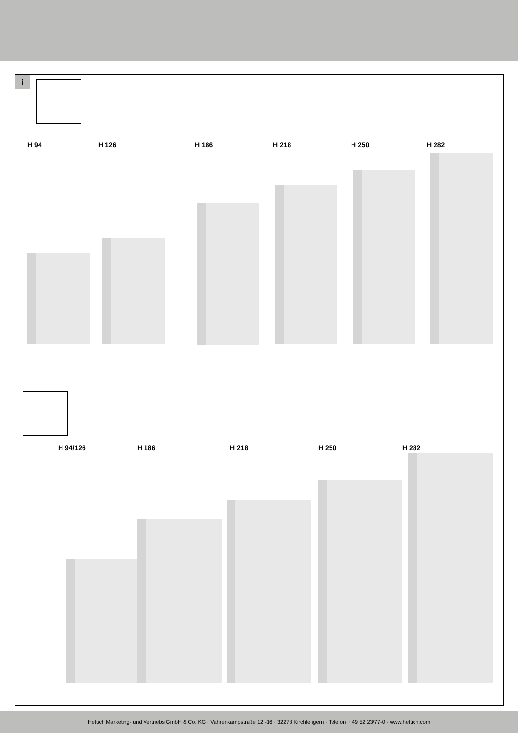i
H 94 H 126 H 186 H 218 H 250 H 282
H 94/126 H 186 H 218 H 250 H 282
Hettich Marketing- und Vertriebs GmbH & Co. KG · Vahrenkampstraße 12 -16 · 32278 Kirchlengern · Telefon + 49 52 23/77-0 · www.hettich.com